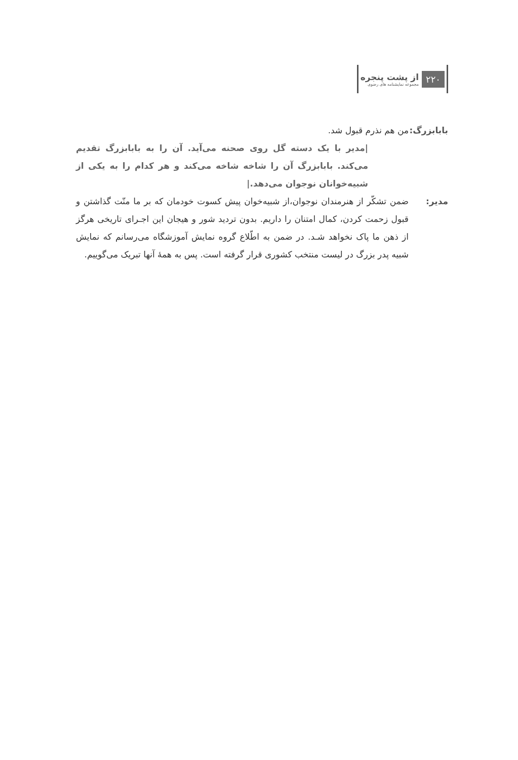۲۲۰
از پشت پنجره
مجموعه نمایشنامه های رضوی
بابابزرگ:
من هم نذرم قبول شد.
|مدیر با یک دسته گل روی صحنه می‌آید. آن را به بابابزرگ تقدیم می‌کند. بابابزرگ آن را شاخه شاخه می‌کند و هر کدام را به یکی از شبیه‌خوانان نوجوان می‌دهد.|
مدیر: ضمن تشکّر از هنرمندان نوجوان،از شبیه‌خوان پیش کسوت خودمان که بر ما منّت گذاشتن و قبول زحمت کردن، کمال امتنان را داریم. بدون تردید شور و هیجان این اجـرای تاریخی هرگز از ذهن ما پاک نخواهد شـد. در ضمن به اطّلاع گروه نمایش آموزشگاه می‌رسانم که نمایش شبیه پدر بزرگ در لیست منتخب کشوری قرار گرفته است. پس به همهٔ آنها تبریک می‌گوییم.